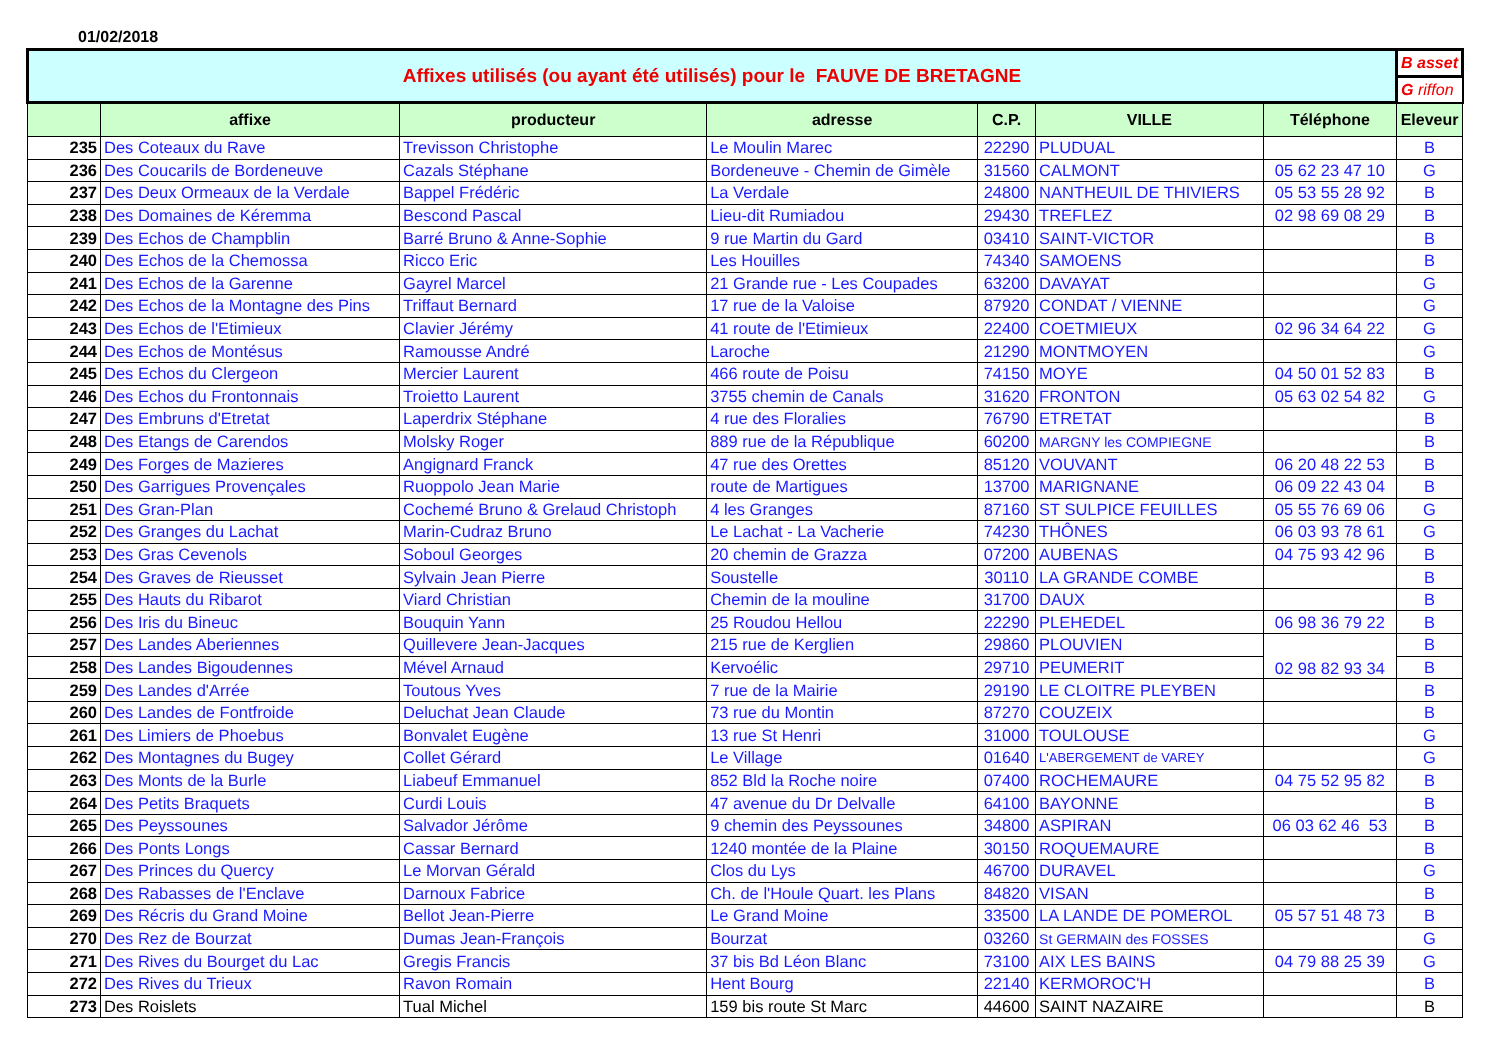01/02/2018
| Affixes utilisés (ou ayant été utilisés) pour le FAUVE DE BRETAGNE | | | | | | | B asset |
| | | | | | | | G riffon |
| | affixe | producteur | adresse | C.P. | VILLE | Téléphone | Eleveur |
| 235 | Des Coteaux du Rave | Trevisson Christophe | Le Moulin Marec | 22290 | PLUDUAL | | B |
| 236 | Des Coucarils de Bordeneuve | Cazals Stéphane | Bordeneuve - Chemin de Gimèle | 31560 | CALMONT | 05 62 23 47 10 | G |
| 237 | Des Deux Ormeaux de la Verdale | Bappel Frédéric | La Verdale | 24800 | NANTHEUIL DE THIVIERS | 05 53 55 28 92 | B |
| 238 | Des Domaines de Kéremma | Bescond Pascal | Lieu-dit Rumiadou | 29430 | TREFLEZ | 02 98 69 08 29 | B |
| 239 | Des Echos de Champblin | Barré Bruno & Anne-Sophie | 9 rue Martin du Gard | 03410 | SAINT-VICTOR | | B |
| 240 | Des Echos de la Chemossa | Ricco Eric | Les Houilles | 74340 | SAMOENS | | B |
| 241 | Des Echos de la Garenne | Gayrel Marcel | 21 Grande rue - Les Coupades | 63200 | DAVAYAT | | G |
| 242 | Des Echos de la Montagne des Pins | Triffaut Bernard | 17 rue de la Valoise | 87920 | CONDAT / VIENNE | | G |
| 243 | Des Echos de l'Etimieux | Clavier Jérémy | 41 route de l'Etimieux | 22400 | COETMIEUX | 02 96 34 64 22 | G |
| 244 | Des Echos de Montésus | Ramousse André | Laroche | 21290 | MONTMOYEN | | G |
| 245 | Des Echos du Clergeon | Mercier Laurent | 466 route de Poisu | 74150 | MOYE | 04 50 01 52 83 | B |
| 246 | Des Echos du Frontonnais | Troietto Laurent | 3755 chemin de Canals | 31620 | FRONTON | 05 63 02 54 82 | G |
| 247 | Des Embruns d'Etretat | Laperdrix Stéphane | 4 rue des Floralies | 76790 | ETRETAT | | B |
| 248 | Des Etangs de Carendos | Molsky Roger | 889 rue de la République | 60200 | MARGNY les COMPIEGNE | | B |
| 249 | Des Forges de Mazieres | Angignard Franck | 47 rue des Orettes | 85120 | VOUVANT | 06 20 48 22 53 | B |
| 250 | Des Garrigues Provençales | Ruoppolo Jean Marie | route de Martigues | 13700 | MARIGNANE | 06 09 22 43 04 | B |
| 251 | Des Gran-Plan | Cochemé Bruno & Grelaud Christoph | 4 les Granges | 87160 | ST SULPICE FEUILLES | 05 55 76 69 06 | G |
| 252 | Des Granges du Lachat | Marin-Cudraz Bruno | Le Lachat - La Vacherie | 74230 | THÔNES | 06 03 93 78 61 | G |
| 253 | Des Gras Cevenols | Soboul Georges | 20 chemin de Grazza | 07200 | AUBENAS | 04 75 93 42 96 | B |
| 254 | Des Graves de Rieusset | Sylvain Jean Pierre | Soustelle | 30110 | LA GRANDE COMBE | | B |
| 255 | Des Hauts du Ribarot | Viard Christian | Chemin de la mouline | 31700 | DAUX | | B |
| 256 | Des Iris du Bineuc | Bouquin Yann | 25 Roudou Hellou | 22290 | PLEHEDEL | 06 98 36 79 22 | B |
| 257 | Des Landes Aberiennes | Quillevere Jean-Jacques | 215 rue de Kerglien | 29860 | PLOUVIEN | 02 98 82 93 34 | B |
| 258 | Des Landes Bigoudennes | Mével Arnaud | Kervoélic | 29710 | PEUMERIT | | B |
| 259 | Des Landes d'Arrée | Toutous Yves | 7 rue de la Mairie | 29190 | LE CLOITRE PLEYBEN | | B |
| 260 | Des Landes de Fontfroide | Deluchat Jean Claude | 73 rue du Montin | 87270 | COUZEIX | | B |
| 261 | Des Limiers de Phoebus | Bonvalet Eugène | 13 rue St Henri | 31000 | TOULOUSE | | G |
| 262 | Des Montagnes du Bugey | Collet Gérard | Le Village | 01640 | L'ABERGEMENT de VAREY | | G |
| 263 | Des Monts de la Burle | Liabeuf Emmanuel | 852 Bld la Roche noire | 07400 | ROCHEMAURE | 04 75 52 95 82 | B |
| 264 | Des Petits Braquets | Curdi Louis | 47 avenue du Dr Delvalle | 64100 | BAYONNE | | B |
| 265 | Des Peyssounes | Salvador Jérôme | 9 chemin des Peyssounes | 34800 | ASPIRAN | 06 03 62 46 53 | B |
| 266 | Des Ponts Longs | Cassar Bernard | 1240 montée de la Plaine | 30150 | ROQUEMAURE | | B |
| 267 | Des Princes du Quercy | Le Morvan Gérald | Clos du Lys | 46700 | DURAVEL | | G |
| 268 | Des Rabasses de l'Enclave | Darnoux Fabrice | Ch. de l'Houle Quart. les Plans | 84820 | VISAN | | B |
| 269 | Des Récris du Grand Moine | Bellot Jean-Pierre | Le Grand Moine | 33500 | LA LANDE DE POMEROL | 05 57 51 48 73 | B |
| 270 | Des Rez de Bourzat | Dumas Jean-François | Bourzat | 03260 | St GERMAIN des FOSSES | | G |
| 271 | Des Rives du Bourget du Lac | Gregis Francis | 37 bis Bd Léon Blanc | 73100 | AIX LES BAINS | 04 79 88 25 39 | G |
| 272 | Des Rives du Trieux | Ravon Romain | Hent Bourg | 22140 | KERMOROC'H | | B |
| 273 | Des Roislets | Tual Michel | 159 bis route St Marc | 44600 | SAINT NAZAIRE | | B |